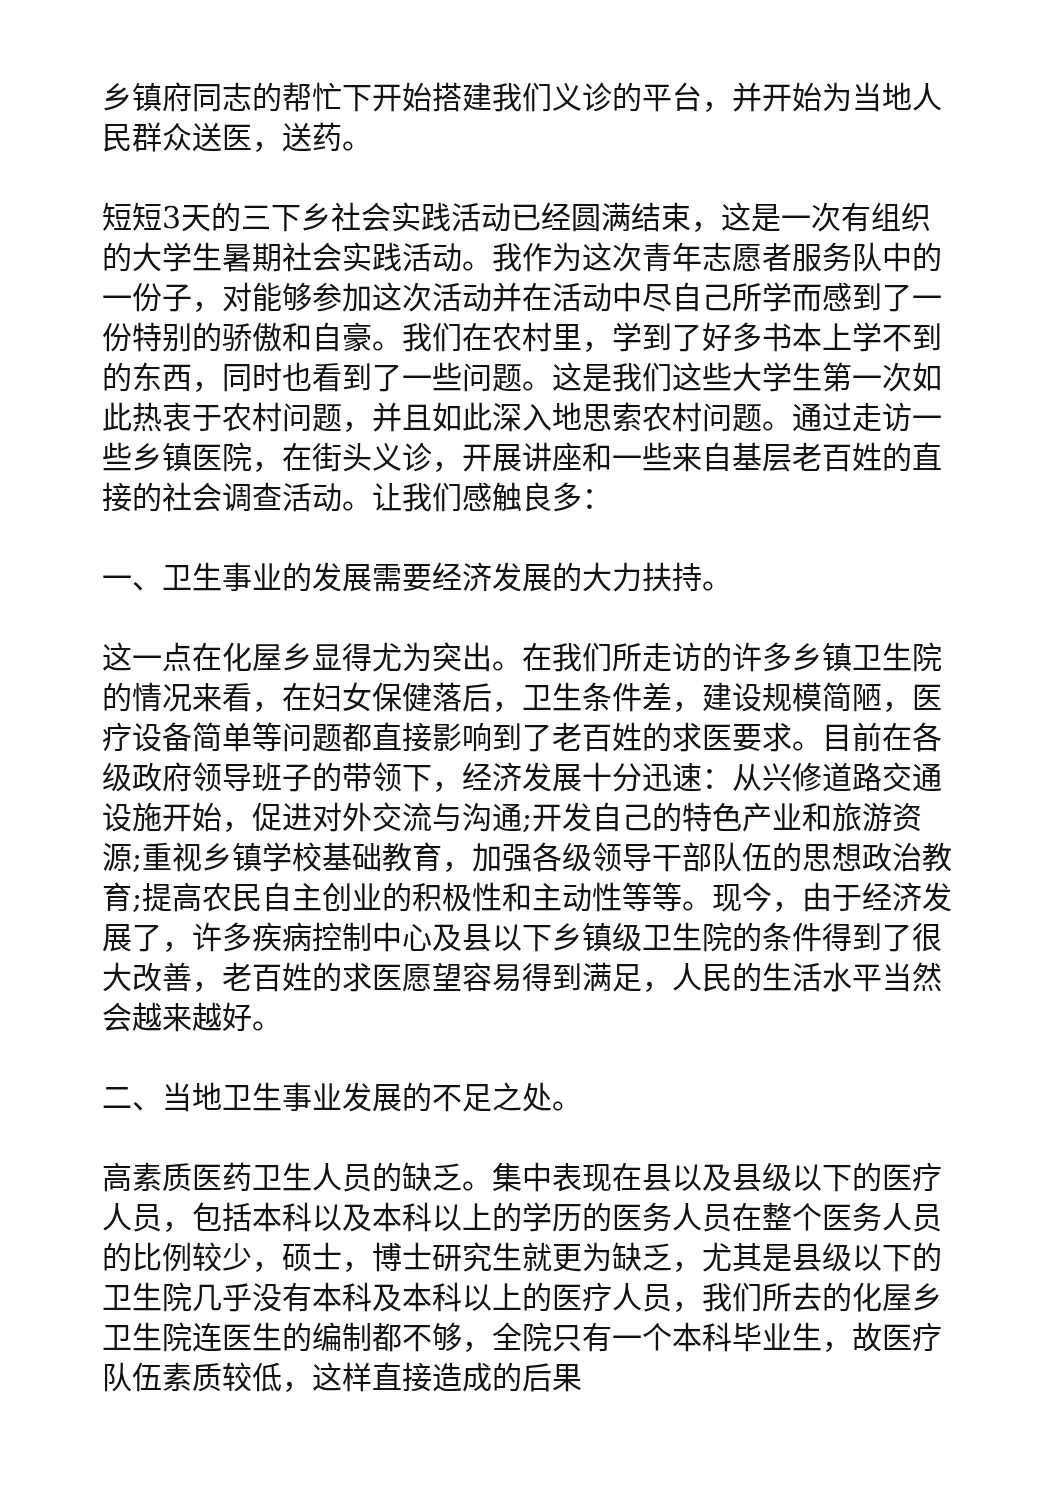乡镇府同志的帮忙下开始搭建我们义诊的平台，并开始为当地人民群众送医，送药。
短短3天的三下乡社会实践活动已经圆满结束，这是一次有组织的大学生暑期社会实践活动。我作为这次青年志愿者服务队中的一份子，对能够参加这次活动并在活动中尽自己所学而感到了一份特别的骄傲和自豪。我们在农村里，学到了好多书本上学不到的东西，同时也看到了一些问题。这是我们这些大学生第一次如此热衷于农村问题，并且如此深入地思索农村问题。通过走访一些乡镇医院，在街头义诊，开展讲座和一些来自基层老百姓的直接的社会调查活动。让我们感触良多：
一、卫生事业的发展需要经济发展的大力扶持。
这一点在化屋乡显得尤为突出。在我们所走访的许多乡镇卫生院的情况来看，在妇女保健落后，卫生条件差，建设规模简陋，医疗设备简单等问题都直接影响到了老百姓的求医要求。目前在各级政府领导班子的带领下，经济发展十分迅速：从兴修道路交通设施开始，促进对外交流与沟通;开发自己的特色产业和旅游资源;重视乡镇学校基础教育，加强各级领导干部队伍的思想政治教育;提高农民自主创业的积极性和主动性等等。现今，由于经济发展了，许多疾病控制中心及县以下乡镇级卫生院的条件得到了很大改善，老百姓的求医愿望容易得到满足，人民的生活水平当然会越来越好。
二、当地卫生事业发展的不足之处。
高素质医药卫生人员的缺乏。集中表现在县以及县级以下的医疗人员，包括本科以及本科以上的学历的医务人员在整个医务人员的比例较少，硕士，博士研究生就更为缺乏，尤其是县级以下的卫生院几乎没有本科及本科以上的医疗人员，我们所去的化屋乡卫生院连医生的编制都不够，全院只有一个本科毕业生，故医疗队伍素质较低，这样直接造成的后果